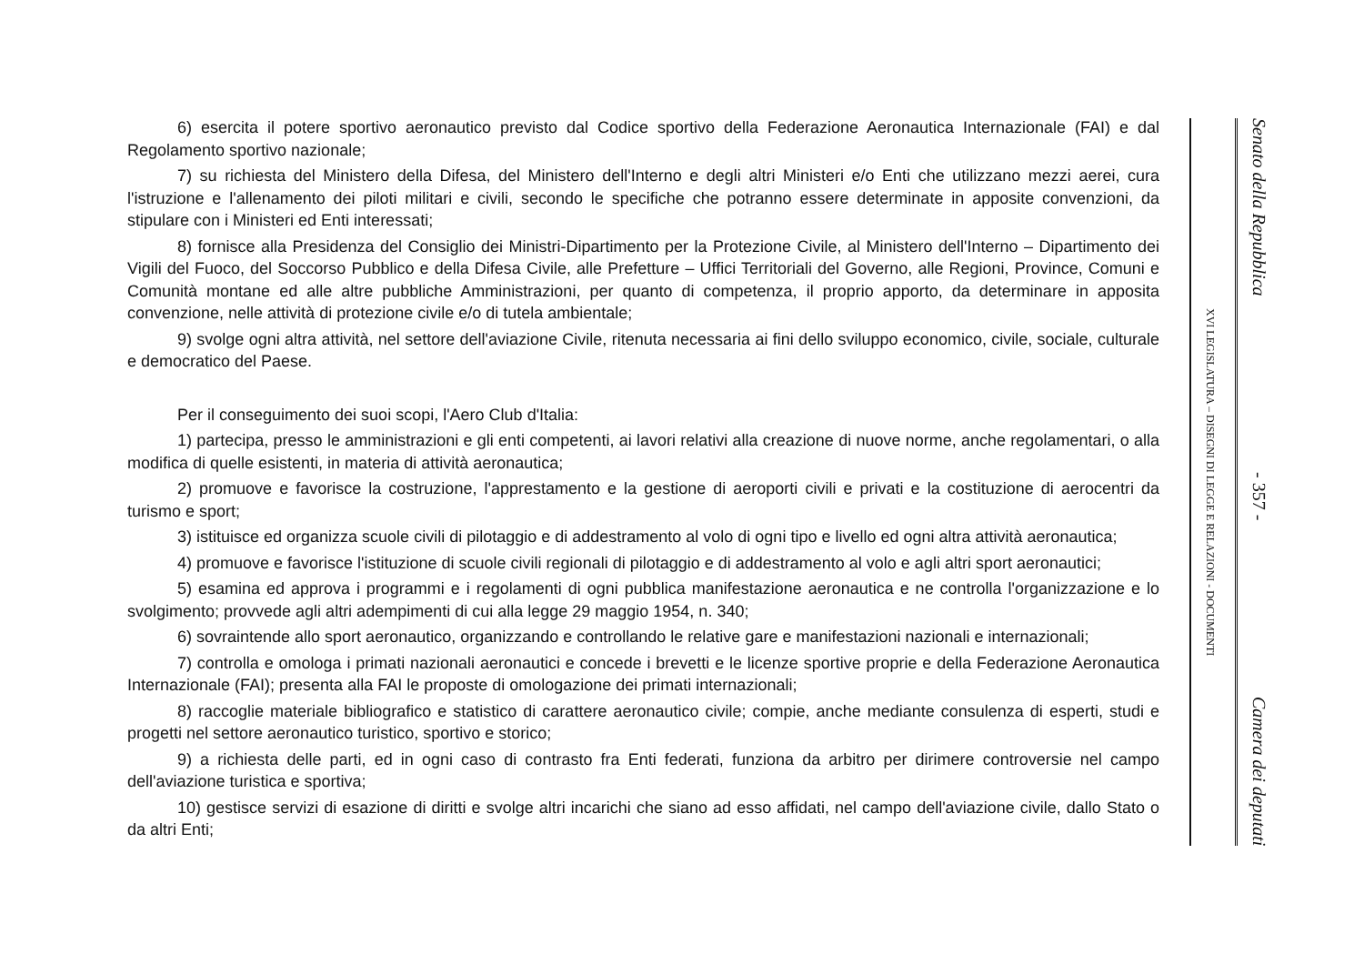6) esercita il potere sportivo aeronautico previsto dal Codice sportivo della Federazione Aeronautica Internazionale (FAI) e dal Regolamento sportivo nazionale;
7) su richiesta del Ministero della Difesa, del Ministero dell'Interno e degli altri Ministeri e/o Enti che utilizzano mezzi aerei, cura l'istruzione e l'allenamento dei piloti militari e civili, secondo le specifiche che potranno essere determinate in apposite convenzioni, da stipulare con i Ministeri ed Enti interessati;
8) fornisce alla Presidenza del Consiglio dei Ministri-Dipartimento per la Protezione Civile, al Ministero dell'Interno – Dipartimento dei Vigili del Fuoco, del Soccorso Pubblico e della Difesa Civile, alle Prefetture – Uffici Territoriali del Governo, alle Regioni, Province, Comuni e Comunità montane ed alle altre pubbliche Amministrazioni, per quanto di competenza, il proprio apporto, da determinare in apposita convenzione, nelle attività di protezione civile e/o di tutela ambientale;
9) svolge ogni altra attività, nel settore dell'aviazione Civile, ritenuta necessaria ai fini dello sviluppo economico, civile, sociale, culturale e democratico del Paese.
Per il conseguimento dei suoi scopi, l'Aero Club d'Italia:
1) partecipa, presso le amministrazioni e gli enti competenti, ai lavori relativi alla creazione di nuove norme, anche regolamentari, o alla modifica di quelle esistenti, in materia di attività aeronautica;
2) promuove e favorisce la costruzione, l'apprestamento e la gestione di aeroporti civili e privati e la costituzione di aerocentri da turismo e sport;
3) istituisce ed organizza scuole civili di pilotaggio e di addestramento al volo di ogni tipo e livello ed ogni altra attività aeronautica;
4) promuove e favorisce l'istituzione di scuole civili regionali di pilotaggio e di addestramento al volo e agli altri sport aeronautici;
5) esamina ed approva i programmi e i regolamenti di ogni pubblica manifestazione aeronautica e ne controlla l'organizzazione e lo svolgimento; provvede agli altri adempimenti di cui alla legge 29 maggio 1954, n. 340;
6) sovraintende allo sport aeronautico, organizzando e controllando le relative gare e manifestazioni nazionali e internazionali;
7) controlla e omologa i primati nazionali aeronautici e concede i brevetti e le licenze sportive proprie e della Federazione Aeronautica Internazionale (FAI); presenta alla FAI le proposte di omologazione dei primati internazionali;
8) raccoglie materiale bibliografico e statistico di carattere aeronautico civile; compie, anche mediante consulenza di esperti, studi e progetti nel settore aeronautico turistico, sportivo e storico;
9) a richiesta delle parti, ed in ogni caso di contrasto fra Enti federati, funziona da arbitro per dirimere controversie nel campo dell'aviazione turistica e sportiva;
10) gestisce servizi di esazione di diritti e svolge altri incarichi che siano ad esso affidati, nel campo dell'aviazione civile, dallo Stato o da altri Enti;
XVI LEGISLATURA – DISEGNI DI LEGGE E RELAZIONI - DOCUMENTI
Senato della Repubblica - 357 - Camera dei deputati